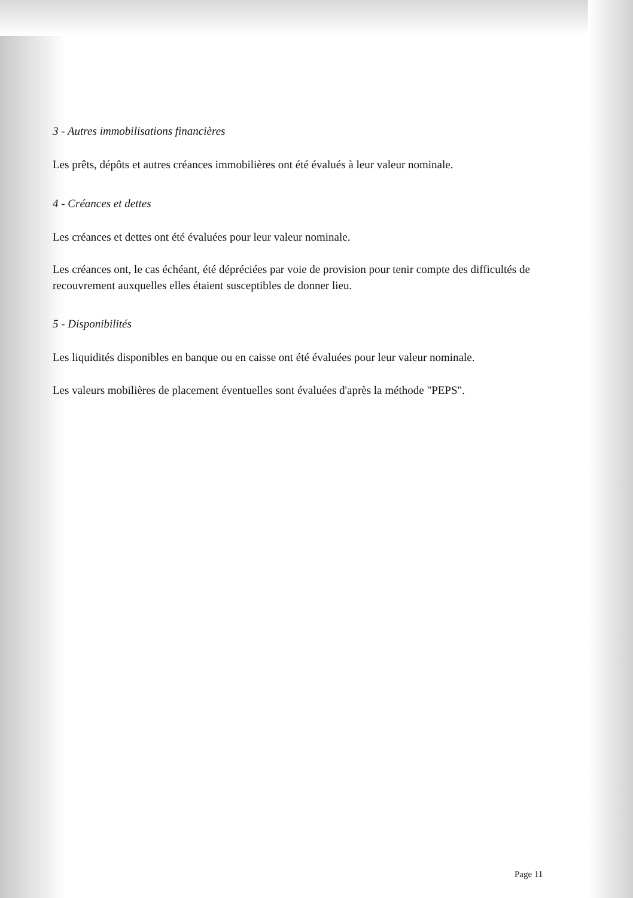3 - Autres immobilisations financières
Les prêts, dépôts et autres créances immobilières ont été évalués à leur valeur nominale.
4 - Créances et dettes
Les créances et dettes ont été évaluées pour leur valeur nominale.
Les créances ont, le cas échéant, été dépréciées par voie de provision pour tenir compte des difficultés de recouvrement auxquelles elles étaient susceptibles de donner lieu.
5 - Disponibilités
Les liquidités disponibles en banque ou en caisse ont été évaluées pour leur valeur nominale.
Les valeurs mobilières de placement éventuelles sont évaluées d'après la méthode "PEPS".
Page 11